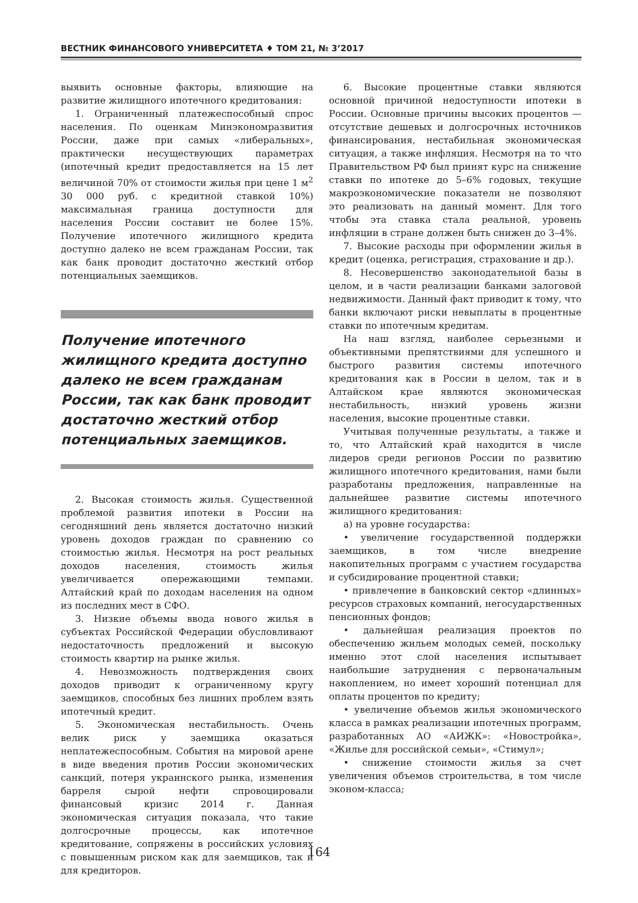ВЕСТНИК ФИНАНСОВОГО УНИВЕРСИТЕТА ♦ ТОМ 21, № 3’2017
выявить основные факторы, влияющие на развитие жилищного ипотечного кредитования:
1. Ограниченный платежеспособный спрос населения. По оценкам Минэкономразвития России, даже при самых «либеральных», практически несуществующих параметрах (ипотечный кредит предоставляется на 15 лет величиной 70% от стоимости жилья при цене 1 м<sup>2</sup> 30 000 руб. с кредитной ставкой 10%) максимальная граница доступности для населения России составит не более 15%. Получение ипотечного жилищного кредита доступно далеко не всем гражданам России, так как банк проводит достаточно жесткий отбор потенциальных заемщиков.
Получение ипотечного жилищного кредита доступно далеко не всем гражданам России, так как банк проводит достаточно жесткий отбор потенциальных заемщиков.
2. Высокая стоимость жилья. Существенной проблемой развития ипотеки в России на сегодняшний день является достаточно низкий уровень доходов граждан по сравнению со стоимостью жилья. Несмотря на рост реальных доходов населения, стоимость жилья увеличивается опережающими темпами. Алтайский край по доходам населения на одном из последних мест в СФО.
3. Низкие объемы ввода нового жилья в субъектах Российской Федерации обусловливают недостаточность предложений и высокую стоимость квартир на рынке жилья.
4. Невозможность подтверждения своих доходов приводит к ограниченному кругу заемщиков, способных без лишних проблем взять ипотечный кредит.
5. Экономическая нестабильность. Очень велик риск у заемщика оказаться неплатежеспособным. События на мировой арене в виде введения против России экономических санкций, потеря украинского рынка, изменения барреля сырой нефти спровоцировали финансовый кризис 2014 г. Данная экономическая ситуация показала, что такие долгосрочные процессы, как ипотечное кредитование, сопряжены в российских условиях с повышенным риском как для заемщиков, так и для кредиторов.
6. Высокие процентные ставки являются основной причиной недоступности ипотеки в России. Основные причины высоких процентов — отсутствие дешевых и долгосрочных источников финансирования, нестабильная экономическая ситуация, а также инфляция. Несмотря на то что Правительством РФ был принят курс на снижение ставки по ипотеке до 5–6% годовых, текущие макроэкономические показатели не позволяют это реализовать на данный момент. Для того чтобы эта ставка стала реальной, уровень инфляции в стране должен быть снижен до 3–4%.
7. Высокие расходы при оформлении жилья в кредит (оценка, регистрация, страхование и др.).
8. Несовершенство законодательной базы в целом, и в части реализации банками залоговой недвижимости. Данный факт приводит к тому, что банки включают риски невыплаты в процентные ставки по ипотечным кредитам.
На наш взгляд, наиболее серьезными и объективными препятствиями для успешного и быстрого развития системы ипотечного кредитования как в России в целом, так и в Алтайском крае являются экономическая нестабильность, низкий уровень жизни населения, высокие процентные ставки.
Учитывая полученные результаты, а также и то, что Алтайский край находится в числе лидеров среди регионов России по развитию жилищного ипотечного кредитования, нами были разработаны предложения, направленные на дальнейшее развитие системы ипотечного жилищного кредитования:
а) на уровне государства:
• увеличение государственной поддержки заемщиков, в том числе внедрение накопительных программ с участием государства и субсидирование процентной ставки;
• привлечение в банковский сектор «длинных» ресурсов страховых компаний, негосударственных пенсионных фондов;
• дальнейшая реализация проектов по обеспечению жильем молодых семей, поскольку именно этот слой населения испытывает наибольшие затруднения с первоначальным накоплением, но имеет хороший потенциал для оплаты процентов по кредиту;
• увеличение объемов жилья экономического класса в рамках реализации ипотечных программ, разработанных АО «АИЖК»: «Новостройка», «Жилье для российской семьи», «Стимул»;
• снижение стоимости жилья за счет увеличения объемов строительства, в том числе эконом-класса;
164